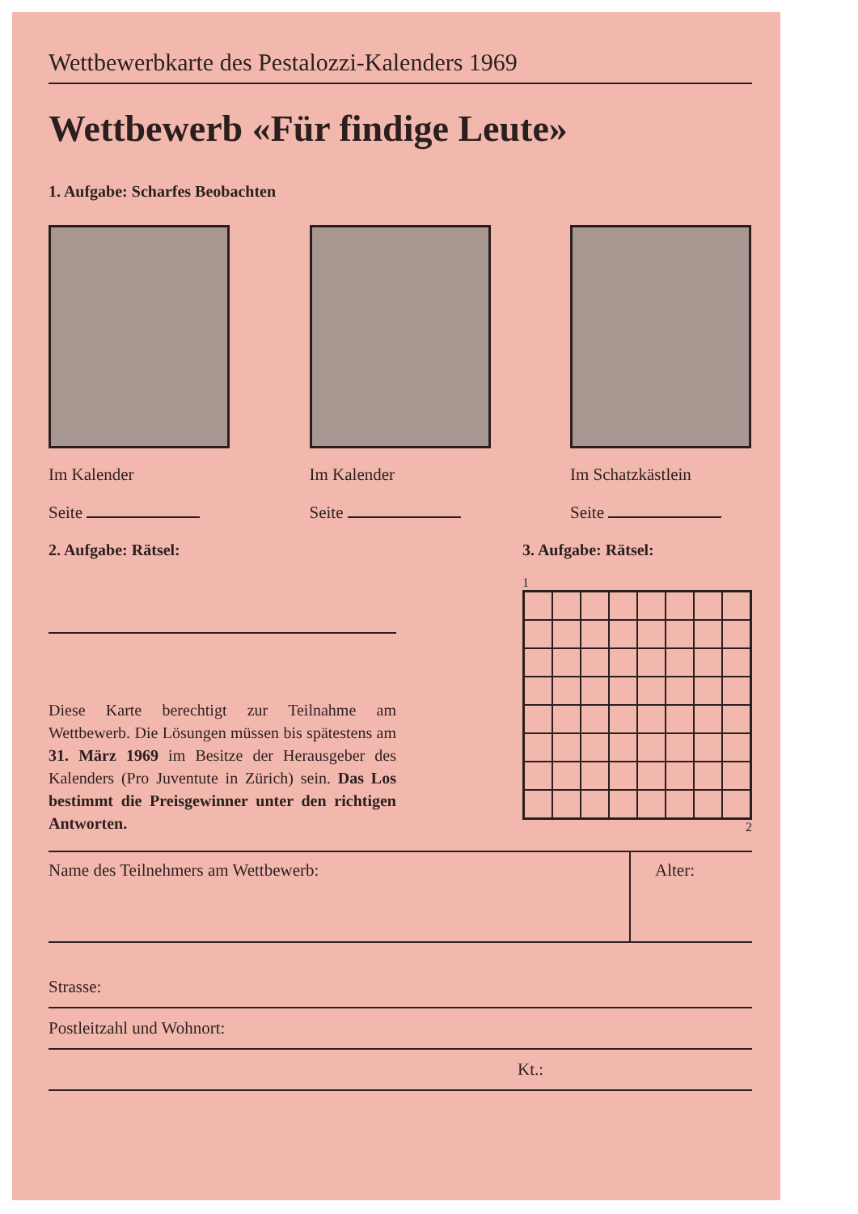Wettbewerbkarte des Pestalozzi-Kalenders 1969
Wettbewerb «Für findige Leute»
1. Aufgabe: Scharfes Beobachten
Im Kalender
Seite
Im Kalender
Seite
Im Schatzkästlein
Seite
2. Aufgabe: Rätsel:
Diese Karte berechtigt zur Teilnahme am Wettbewerb. Die Lösungen müssen bis spätestens am 31. März 1969 im Besitze der Herausgeber des Kalenders (Pro Juventute in Zürich) sein. Das Los bestimmt die Preisgewinner unter den richtigen Antworten.
3. Aufgabe: Rätsel:
1
2
Name des Teilnehmers am Wettbewerb:
Alter:
Strasse:
Postleitzahl und Wohnort:
Kt.: